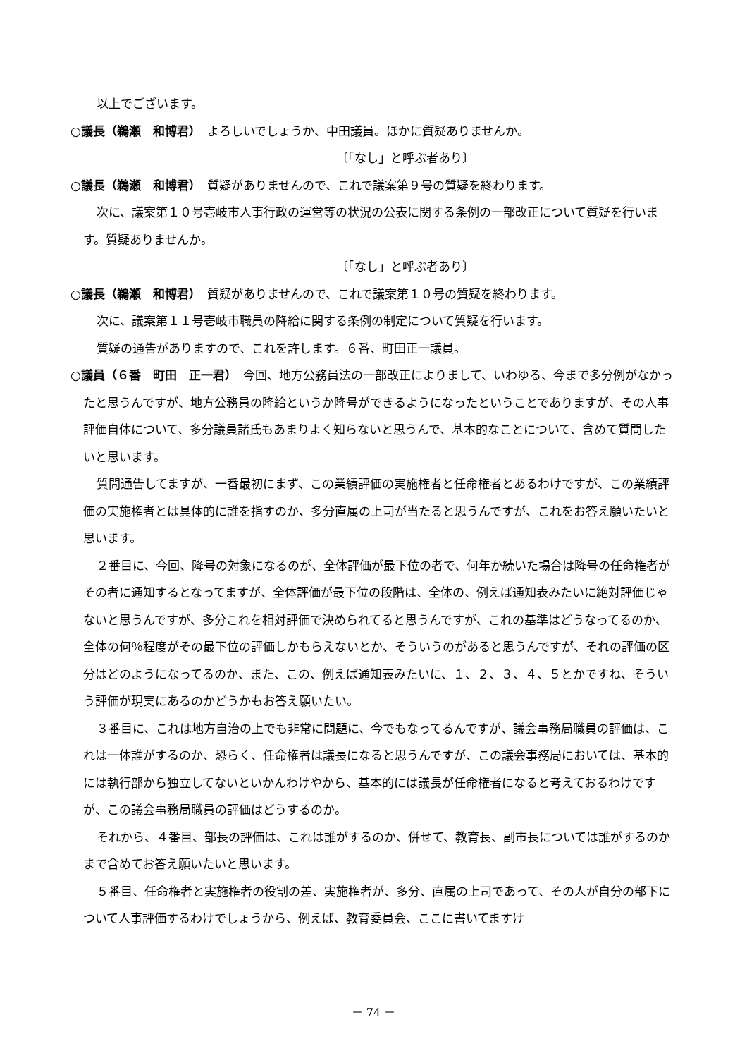以上でございます。
○議長（鵜瀬　和博君）　よろしいでしょうか、中田議員。ほかに質疑ありませんか。
〔「なし」と呼ぶ者あり〕
○議長（鵜瀬　和博君）　質疑がありませんので、これで議案第９号の質疑を終わります。
次に、議案第１０号壱岐市人事行政の運営等の状況の公表に関する条例の一部改正について質疑を行います。質疑ありませんか。
〔「なし」と呼ぶ者あり〕
○議長（鵜瀬　和博君）　質疑がありませんので、これで議案第１０号の質疑を終わります。
次に、議案第１１号壱岐市職員の降給に関する条例の制定について質疑を行います。
質疑の通告がありますので、これを許します。６番、町田正一議員。
○議員（６番　町田　正一君）　今回、地方公務員法の一部改正によりまして、いわゆる、今まで多分例がなかったと思うんですが、地方公務員の降給というか降号ができるようになったということでありますが、その人事評価自体について、多分議員諸氏もあまりよく知らないと思うんで、基本的なことについて、含めて質問したいと思います。
質問通告してますが、一番最初にまず、この業績評価の実施権者と任命権者とあるわけですが、この業績評価の実施権者とは具体的に誰を指すのか、多分直属の上司が当たると思うんですが、これをお答え願いたいと思います。
２番目に、今回、降号の対象になるのが、全体評価が最下位の者で、何年か続いた場合は降号の任命権者がその者に通知するとなってますが、全体評価が最下位の段階は、全体の、例えば通知表みたいに絶対評価じゃないと思うんですが、多分これを相対評価で決められてると思うんですが、これの基準はどうなってるのか、全体の何％程度がその最下位の評価しかもらえないとか、そういうのがあると思うんですが、それの評価の区分はどのようになってるのか、また、この、例えば通知表みたいに、１、２、３、４、５とかですね、そういう評価が現実にあるのかどうかもお答え願いたい。
３番目に、これは地方自治の上でも非常に問題に、今でもなってるんですが、議会事務局職員の評価は、これは一体誰がするのか、恐らく、任命権者は議長になると思うんですが、この議会事務局においては、基本的には執行部から独立してないといかんわけやから、基本的には議長が任命権者になると考えておるわけですが、この議会事務局職員の評価はどうするのか。
それから、４番目、部長の評価は、これは誰がするのか、併せて、教育長、副市長については誰がするのかまで含めてお答え願いたいと思います。
５番目、任命権者と実施権者の役割の差、実施権者が、多分、直属の上司であって、その人が自分の部下について人事評価するわけでしょうから、例えば、教育委員会、ここに書いてますけ
－ 74 －